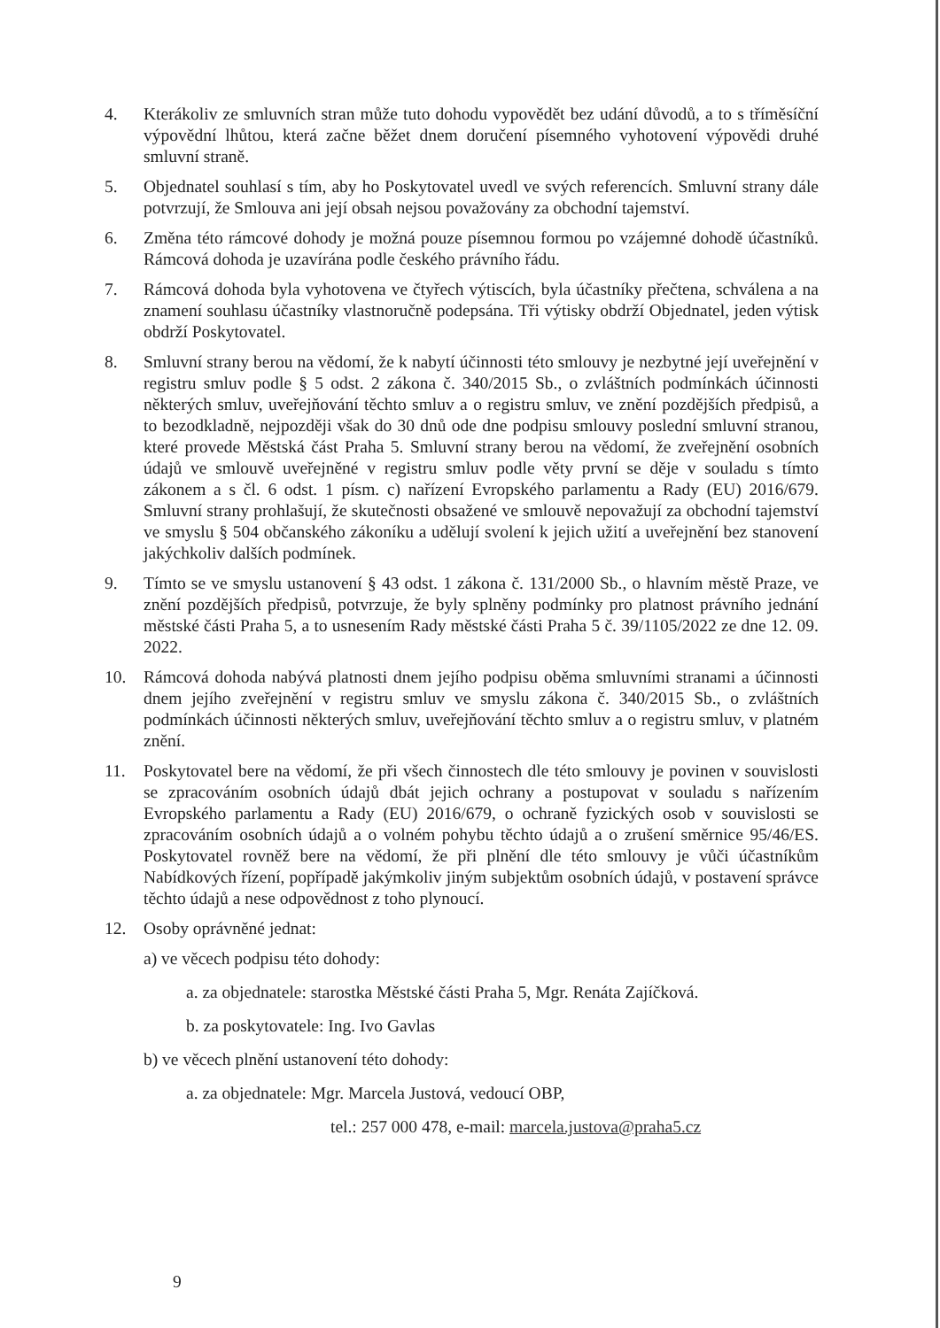4. Kterákoliv ze smluvních stran může tuto dohodu vypovědět bez udání důvodů, a to s tříměsíční výpovědní lhůtou, která začne běžet dnem doručení písemného vyhotovení výpovědi druhé smluvní straně.
5. Objednatel souhlasí s tím, aby ho Poskytovatel uvedl ve svých referencích. Smluvní strany dále potvrzují, že Smlouva ani její obsah nejsou považovány za obchodní tajemství.
6. Změna této rámcové dohody je možná pouze písemnou formou po vzájemné dohodě účastníků. Rámcová dohoda je uzavírána podle českého právního řádu.
7. Rámcová dohoda byla vyhotovena ve čtyřech výtiscích, byla účastníky přečtena, schválena a na znamení souhlasu účastníky vlastnoručně podepsána. Tři výtisky obdrží Objednatel, jeden výtisk obdrží Poskytovatel.
8. Smluvní strany berou na vědomí, že k nabytí účinnosti této smlouvy je nezbytné její uveřejnění v registru smluv podle § 5 odst. 2 zákona č. 340/2015 Sb., o zvláštních podmínkách účinnosti některých smluv, uveřejňování těchto smluv a o registru smluv, ve znění pozdějších předpisů, a to bezodkladně, nejpozději však do 30 dnů ode dne podpisu smlouvy poslední smluvní stranou, které provede Městská část Praha 5. Smluvní strany berou na vědomí, že zveřejnění osobních údajů ve smlouvě uveřejněné v registru smluv podle věty první se děje v souladu s tímto zákonem a s čl. 6 odst. 1 písm. c) nařízení Evropského parlamentu a Rady (EU) 2016/679. Smluvní strany prohlašují, že skutečnosti obsažené ve smlouvě nepovažují za obchodní tajemství ve smyslu § 504 občanského zákoníku a udělují svolení k jejich užití a uveřejnění bez stanovení jakýchkoliv dalších podmínek.
9. Tímto se ve smyslu ustanovení § 43 odst. 1 zákona č. 131/2000 Sb., o hlavním městě Praze, ve znění pozdějších předpisů, potvrzuje, že byly splněny podmínky pro platnost právního jednání městské části Praha 5, a to usnesením Rady městské části Praha 5 č. 39/1105/2022 ze dne 12. 09. 2022.
10. Rámcová dohoda nabývá platnosti dnem jejího podpisu oběma smluvními stranami a účinnosti dnem jejího zveřejnění v registru smluv ve smyslu zákona č. 340/2015 Sb., o zvláštních podmínkách účinnosti některých smluv, uveřejňování těchto smluv a o registru smluv, v platném znění.
11. Poskytovatel bere na vědomí, že při všech činnostech dle této smlouvy je povinen v souvislosti se zpracováním osobních údajů dbát jejich ochrany a postupovat v souladu s nařízením Evropského parlamentu a Rady (EU) 2016/679, o ochraně fyzických osob v souvislosti se zpracováním osobních údajů a o volném pohybu těchto údajů a o zrušení směrnice 95/46/ES. Poskytovatel rovněž bere na vědomí, že při plnění dle této smlouvy je vůči účastníkům Nabídkových řízení, popřípadě jakýmkoliv jiným subjektům osobních údajů, v postavení správce těchto údajů a nese odpovědnost z toho plynoucí.
12. Osoby oprávněné jednat:
a) ve věcech podpisu této dohody:
a. za objednatele: starostka Městské části Praha 5, Mgr. Renáta Zajíčková.
b. za poskytovatele: Ing. Ivo Gavlas
b) ve věcech plnění ustanovení této dohody:
a. za objednatele: Mgr. Marcela Justová, vedoucí OBP,
tel.: 257 000 478, e-mail: marcela.justova@praha5.cz
9